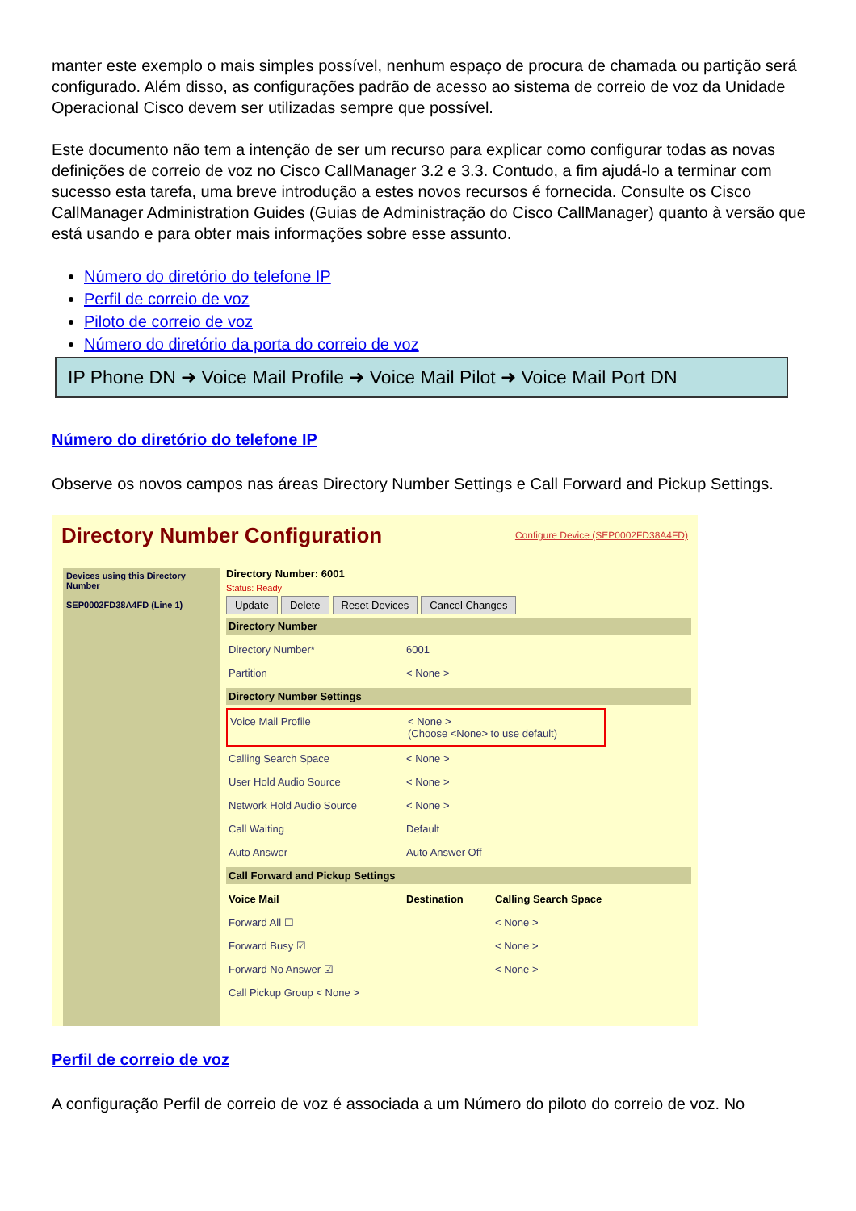manter este exemplo o mais simples possível, nenhum espaço de procura de chamada ou partição será configurado. Além disso, as configurações padrão de acesso ao sistema de correio de voz da Unidade Operacional Cisco devem ser utilizadas sempre que possível.
Este documento não tem a intenção de ser um recurso para explicar como configurar todas as novas definições de correio de voz no Cisco CallManager 3.2 e 3.3. Contudo, a fim ajudá-lo a terminar com sucesso esta tarefa, uma breve introdução a estes novos recursos é fornecida. Consulte os Cisco CallManager Administration Guides (Guias de Administração do Cisco CallManager) quanto à versão que está usando e para obter mais informações sobre esse assunto.
Número do diretório do telefone IP
Perfil de correio de voz
Piloto de correio de voz
Número do diretório da porta do correio de voz
IP Phone DN ➜ Voice Mail Profile ➜ Voice Mail Pilot ➜ Voice Mail Port DN
Número do diretório do telefone IP
Observe os novos campos nas áreas Directory Number Settings e Call Forward and Pickup Settings.
Configure Device (SEP0002FD38A4FD)
Directory Number Configuration
Devices using this Directory Number
SEP0002FD38A4FD (Line 1)
Directory Number: 6001
Status: Ready
Update Delete Reset Devices Cancel Changes
Directory Number
Directory Number* 6001
Partition < None >
Directory Number Settings
Voice Mail Profile < None >
(Choose <None> to use default)
Calling Search Space < None >
User Hold Audio Source < None >
Network Hold Audio Source < None >
Call Waiting Default
Auto Answer Auto Answer Off
Call Forward and Pickup Settings
Voice Mail Destination Calling Search Space
Forward All ☐ < None >
Forward Busy ☑ < None >
Forward No Answer ☑ < None >
Call Pickup Group < None >
Perfil de correio de voz
A configuração Perfil de correio de voz é associada a um Número do piloto do correio de voz. No